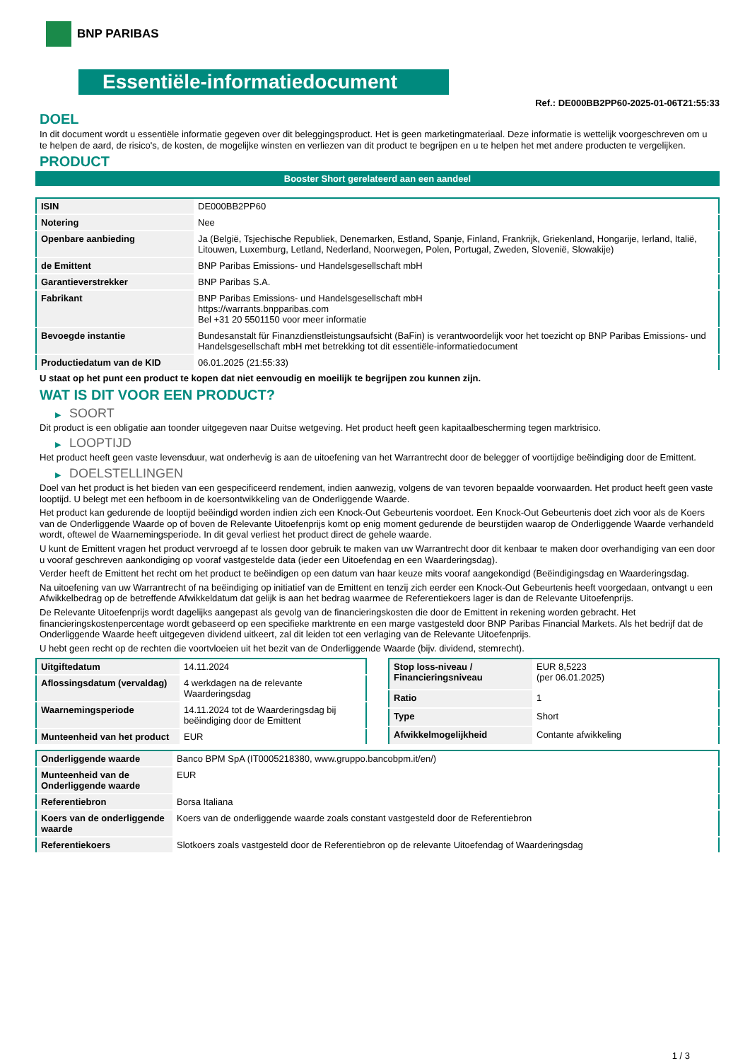BNP PARIBAS
Essentiële-informatiedocument
Ref.: DE000BB2PP60-2025-01-06T21:55:33
DOEL
In dit document wordt u essentiële informatie gegeven over dit beleggingsproduct. Het is geen marketingmateriaal. Deze informatie is wettelijk voorgeschreven om u te helpen de aard, de risico's, de kosten, de mogelijke winsten en verliezen van dit product te begrijpen en u te helpen het met andere producten te vergelijken.
PRODUCT
Booster Short gerelateerd aan een aandeel
| ISIN | DE000BB2PP60 |
| Notering | Nee |
| Openbare aanbieding | Ja (België, Tsjechische Republiek, Denemarken, Estland, Spanje, Finland, Frankrijk, Griekenland, Hongarije, Ierland, Italië, Litouwen, Luxemburg, Letland, Nederland, Noorwegen, Polen, Portugal, Zweden, Slovenië, Slowakije) |
| de Emittent | BNP Paribas Emissions- und Handelsgesellschaft mbH |
| Garantieverstrekker | BNP Paribas S.A. |
| Fabrikant | BNP Paribas Emissions- und Handelsgesellschaft mbH https://warrants.bnpparibas.com Bel +31 20 5501150 voor meer informatie |
| Bevoegde instantie | Bundesanstalt für Finanzdienstleistungsaufsicht (BaFin) is verantwoordelijk voor het toezicht op BNP Paribas Emissions- und Handelsgesellschaft mbH met betrekking tot dit essentiële-informatiedocument |
| Productiedatum van de KID | 06.01.2025 (21:55:33) |
U staat op het punt een product te kopen dat niet eenvoudig en moeilijk te begrijpen zou kunnen zijn.
WAT IS DIT VOOR EEN PRODUCT?
▶ SOORT
Dit product is een obligatie aan toonder uitgegeven naar Duitse wetgeving. Het product heeft geen kapitaalbescherming tegen marktrisico.
▶ LOOPTIJD
Het product heeft geen vaste levensduur, wat onderhevig is aan de uitoefening van het Warrantrecht door de belegger of voortijdige beëindiging door de Emittent.
▶ DOELSTELLINGEN
Doel van het product is het bieden van een gespecificeerd rendement, indien aanwezig, volgens de van tevoren bepaalde voorwaarden. Het product heeft geen vaste looptijd. U belegt met een hefboom in de koersontwikkeling van de Onderliggende Waarde.
Het product kan gedurende de looptijd beëindigd worden indien zich een Knock-Out Gebeurtenis voordoet. Een Knock-Out Gebeurtenis doet zich voor als de Koers van de Onderliggende Waarde op of boven de Relevante Uitoefenprijs komt op enig moment gedurende de beurstijden waarop de Onderliggende Waarde verhandeld wordt, oftewel de Waarnemingsperiode. In dit geval verliest het product direct de gehele waarde.
U kunt de Emittent vragen het product vervroegd af te lossen door gebruik te maken van uw Warrantrecht door dit kenbaar te maken door overhandiging van een door u vooraf geschreven aankondiging op vooraf vastgestelde data (ieder een Uitoefendag en een Waarderingsdag).
Verder heeft de Emittent het recht om het product te beëindigen op een datum van haar keuze mits vooraf aangekondigd (Beëindigingsdag en Waarderingsdag.
Na uitoefening van uw Warrantrecht of na beëindiging op initiatief van de Emittent en tenzij zich eerder een Knock-Out Gebeurtenis heeft voorgedaan, ontvangt u een Afwikkelbedrag op de betreffende Afwikkeldatum dat gelijk is aan het bedrag waarmee de Referentiekoers lager is dan de Relevante Uitoefenprijs.
De Relevante Uitoefenprijs wordt dagelijks aangepast als gevolg van de financieringskosten die door de Emittent in rekening worden gebracht. Het financieringskostenpercentage wordt gebaseerd op een specifieke marktrente en een marge vastgesteld door BNP Paribas Financial Markets. Als het bedrijf dat de Onderliggende Waarde heeft uitgegeven dividend uitkeert, zal dit leiden tot een verlaging van de Relevante Uitoefenprijs.
U hebt geen recht op de rechten die voortvloeien uit het bezit van de Onderliggende Waarde (bijv. dividend, stemrecht).
| Uitgiftedatum | 14.11.2024 |
| Aflossingsdatum (vervaldag) | 4 werkdagen na de relevante Waarderingsdag |
| Waarnemingsperiode | 14.11.2024 tot de Waarderingsdag bij beëindiging door de Emittent |
| Munteenheid van het product | EUR |
| Stop loss-niveau / Financieringsniveau | EUR 8,5223 (per 06.01.2025) |
| Ratio | 1 |
| Type | Short |
| Afwikkelmogelijkheid | Contante afwikkeling |
| Onderliggende waarde | Banco BPM SpA (IT0005218380, www.gruppo.bancobpm.it/en/) |
| Munteenheid van de Onderliggende waarde | EUR |
| Referentiebron | Borsa Italiana |
| Koers van de onderliggende waarde | Koers van de onderliggende waarde zoals constant vastgesteld door de Referentiebron |
| Referentiekoers | Slotkoers zoals vastgesteld door de Referentiebron op de relevante Uitoefendag of Waarderingsdag |
1 / 3